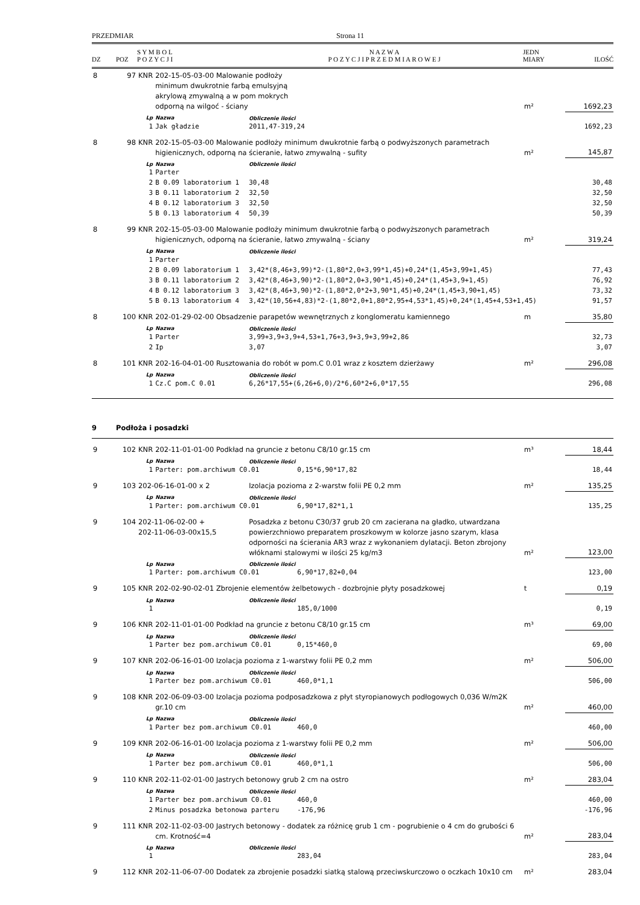PRZEDMIAR Strona 11
| DZ | POZ | S Y M B O L P O Z Y C J I | N A Z W A P O Z Y C J I P R Z E D M I A R O W E J | JEDN MIARY | ILOŚĆ |
| --- | --- | --- | --- | --- | --- |
| 8 | 97 | KNR | 202-15-05-03-00 Malowanie podłoży minimum dwukrotnie farbą emulsyjną akrylową zmywalną a w pom mokrych odporną na wilgoć - ściany | | | m² | 1692,23 |
| | | Lp | Nazwa | Obliczenie ilości | | | |
| | | 1 | Jak gładzie | 2011,47-319,24 | | | 1692,23 |
| 8 | 98 | KNR | 202-15-05-03-00 Malowanie podłoży minimum dwukrotnie farbą o podwyższonych parametrach higienicznych, odporną na ścieranie, łatwo zmywalną - sufity | | | m² | 145,87 |
| | | Lp | Nazwa | Obliczenie ilości | | | |
| | | 1 | Parter | | | | |
| | | 2 | B 0.09 laboratorium 1 | 30,48 | | | 30,48 |
| | | 3 | B 0.11 laboratorium 2 | 32,50 | | | 32,50 |
| | | 4 | B 0.12 laboratorium 3 | 32,50 | | | 32,50 |
| | | 5 | B 0.13 laboratorium 4 | 50,39 | | | 50,39 |
| 8 | 99 | KNR | 202-15-05-03-00 Malowanie podłoży minimum dwukrotnie farbą o podwyższonych parametrach higienicznych, odporną na ścieranie, łatwo zmywalną - ściany | | | m² | 319,24 |
| | | Lp | Nazwa | Obliczenie ilości | | | |
| | | 1 | Parter | | | | |
| | | 2 | B 0.09 laboratorium 1 | 3,42*(8,46+3,99)*2-(1,80*2,0+3,99*1,45)+0,24*(1,45+3,99+1,45) | | | 77,43 |
| | | 3 | B 0.11 laboratorium 2 | 3,42*(8,46+3,90)*2-(1,80*2,0+3,90*1,45)+0,24*(1,45+3,9+1,45) | | | 76,92 |
| | | 4 | B 0.12 laboratorium 3 | 3,42*(8,46+3,90)*2-(1,80*2,0*2+3,90*1,45)+0,24*(1,45+3,90+1,45) | | | 73,32 |
| | | 5 | B 0.13 laboratorium 4 | 3,42*(10,56+4,83)*2-(1,80*2,0+1,80*2,95+4,53*1,45)+0,24*(1,45+4,53+1,45) | | | 91,57 |
| 8 | 100 | KNR | 202-01-29-02-00 Obsadzenie parapetów wewnętrznych z konglomeratu kamiennego | | | m | 35,80 |
| | | Lp | Nazwa | Obliczenie ilości | | | |
| | | 1 | Parter | 3,99+3,9+3,9+4,53+1,76+3,9+3,9+3,99+2,86 | | | 32,73 |
| | | 2 | Ip | 3,07 | | | 3,07 |
| 8 | 101 | KNR | 202-16-04-01-00 Rusztowania do robót w pom.C 0.01 wraz z kosztem dzierżawy | | | m² | 296,08 |
| | | Lp | Nazwa | Obliczenie ilości | | | |
| | | 1 | Cz.C pom.C 0.01 | 6,26*17,55+(6,26+6,0)/2*6,60*2+6,0*17,55 | | | 296,08 |
| 9 | Podłoża i posadzki | | | | | | |
| 9 | 102 | KNR | 202-11-01-01-00 Podkład na gruncie z betonu C8/10 gr.15 cm | | | m³ | 18,44 |
| | | Lp | Nazwa | Obliczenie ilości | | | |
| | | 1 | Parter: pom.archiwum C0.01 | | 0,15*6,90*17,82 | | 18,44 |
| 9 | 103 | 202-06-16-01-00 x 2 | | Izolacja pozioma z 2-warstw folii PE 0,2 mm | | m² | 135,25 |
| | | Lp | Nazwa | Obliczenie ilości | | | |
| | | 1 | Parter: pom.archiwum C0.01 | | 6,90*17,82*1,1 | | 135,25 |
| 9 | 104 | 202-11-06-02-00 + 202-11-06-03-00x15,5 | | Posadzka z betonu C30/37 grub 20 cm zacierana na gładko, utwardzana powierzchniowo preparatem proszkowym w kolorze jasno szarym, klasa odporności na ścierania AR3 wraz z wykonaniem dylatacji. Beton zbrojony włóknami stalowymi w ilości 25 kg/m3 | | m² | 123,00 |
| | | Lp | Nazwa | Obliczenie ilości | | | |
| | | 1 | Parter: pom.archiwum C0.01 | | 6,90*17,82+0,04 | | 123,00 |
| 9 | 105 | KNR | 202-02-90-02-01 Zbrojenie elementów żelbetowych - dozbrojnie płyty posadzkowej | | | t | 0,19 |
| | | Lp | Nazwa | Obliczenie ilości | | | |
| | | 1 | | | 185,0/1000 | | 0,19 |
| 9 | 106 | KNR | 202-11-01-01-00 Podkład na gruncie z betonu C8/10 gr.15 cm | | | m³ | 69,00 |
| | | Lp | Nazwa | Obliczenie ilości | | | |
| | | 1 | Parter bez pom.archiwum C0.01 | | 0,15*460,0 | | 69,00 |
| 9 | 107 | KNR | 202-06-16-01-00 Izolacja pozioma z 1-warstwy folii PE 0,2 mm | | | m² | 506,00 |
| | | Lp | Nazwa | Obliczenie ilości | | | |
| | | 1 | Parter bez pom.archiwum C0.01 | | 460,0*1,1 | | 506,00 |
| 9 | 108 | KNR | 202-06-09-03-00 Izolacja pozioma podposadzkowa z płyt styropianowych podłogowych 0,036 W/m2K gr.10 cm | | | m² | 460,00 |
| | | Lp | Nazwa | Obliczenie ilości | | | |
| | | 1 | Parter bez pom.archiwum C0.01 | | 460,0 | | 460,00 |
| 9 | 109 | KNR | 202-06-16-01-00 Izolacja pozioma z 1-warstwy folii PE 0,2 mm | | | m² | 506,00 |
| | | Lp | Nazwa | Obliczenie ilości | | | |
| | | 1 | Parter bez pom.archiwum C0.01 | | 460,0*1,1 | | 506,00 |
| 9 | 110 | KNR | 202-11-02-01-00 Jastrych betonowy grub 2 cm na ostro | | | m² | 283,04 |
| | | Lp | Nazwa | Obliczenie ilości | | | |
| | | 1 | Parter bez pom.archiwum C0.01 | | 460,0 | | 460,00 |
| | | 2 | Minus posadzka betonowa parteru | | -176,96 | | -176,96 |
| 9 | 111 | KNR | 202-11-02-03-00 Jastrych betonowy - dodatek za różnicę grub 1 cm - pogrubienie o 4 cm do grubości 6 cm. Krotność=4 | | | m² | 283,04 |
| | | Lp | Nazwa | Obliczenie ilości | | | |
| | | 1 | | | 283,04 | | 283,04 |
| 9 | 112 | KNR | 202-11-06-07-00 Dodatek za zbrojenie posadzki siatką stalową przeciwskurczowo o oczkach 10x10 cm | | | m² | 283,04 |